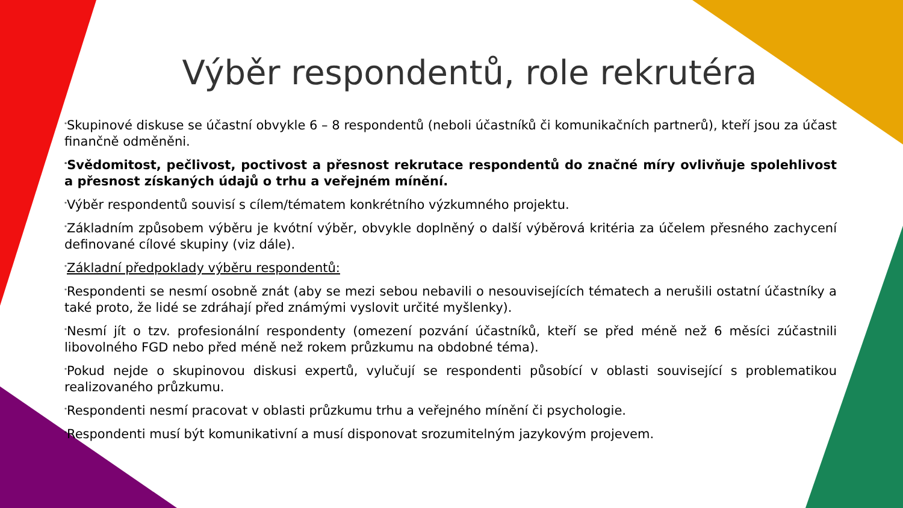Výběr respondentů, role rekrutéra
*Skupinové diskuse se účastní obvykle 6 – 8 respondentů (neboli účastníků či komunikačních partnerů), kteří jsou za účast finančně odměněni.
*Svědomitost, pečlivost, poctivost a přesnost rekrutace respondentů do značné míry ovlivňuje spolehlivost a přesnost získaných údajů o trhu a veřejném mínění.
*Výběr respondentů souvisí s cílem/tématem konkrétního výzkumného projektu.
*Základním způsobem výběru je kvótní výběr, obvykle doplněný o další výběrová kritéria za účelem přesného zachycení definované cílové skupiny (viz dále).
*Základní předpoklady výběru respondentů:
*Respondenti se nesmí osobně znát (aby se mezi sebou nebavili o nesouvisejících tématech a nerušili ostatní účastníky a také proto, že lidé se zdráhají před známými vyslovit určité myšlenky).
*Nesmí jít o tzv. profesionální respondenty (omezení pozvání účastníků, kteří se před méně než 6 měsíci zúčastnili libovolného FGD nebo před méně než rokem průzkumu na obdobné téma).
*Pokud nejde o skupinovou diskusi expertů, vylučují se respondenti působící v oblasti související s problematikou realizovaného průzkumu.
*Respondenti nesmí pracovat v oblasti průzkumu trhu a veřejného mínění či psychologie.
*Respondenti musí být komunikativní a musí disponovat srozumitelným jazykovým projevem.